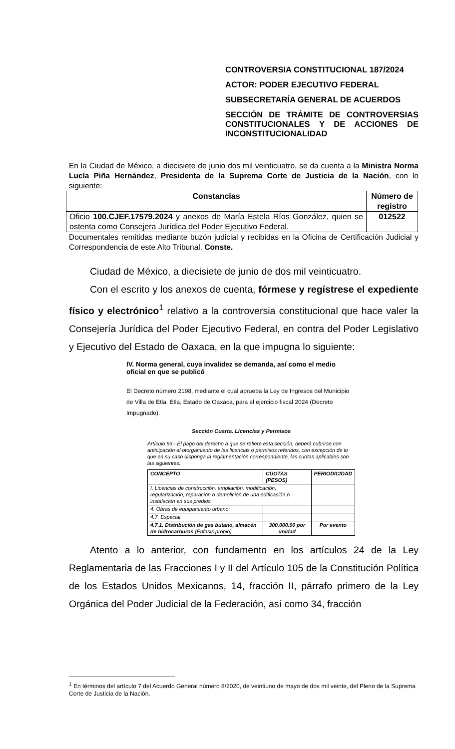CONTROVERSIA CONSTITUCIONAL 187/2024
ACTOR: PODER EJECUTIVO FEDERAL
SUBSECRETARÍA GENERAL DE ACUERDOS
SECCIÓN DE TRÁMITE DE CONTROVERSIAS CONSTITUCIONALES Y DE ACCIONES DE INCONSTITUCIONALIDAD
En la Ciudad de México, a diecisiete de junio dos mil veinticuatro, se da cuenta a la Ministra Norma Lucía Piña Hernández, Presidenta de la Suprema Corte de Justicia de la Nación, con lo siguiente:
| Constancias | Número de registro |
| --- | --- |
| Oficio 100.CJEF.17579.2024 y anexos de María Estela Ríos González, quien se ostenta como Consejera Jurídica del Poder Ejecutivo Federal. | 012522 |
Documentales remitidas mediante buzón judicial y recibidas en la Oficina de Certificación Judicial y Correspondencia de este Alto Tribunal. Conste.
Ciudad de México, a diecisiete de junio de dos mil veinticuatro.
Con el escrito y los anexos de cuenta, fórmese y regístrese el expediente físico y electrónico<sup>1</sup> relativo a la controversia constitucional que hace valer la Consejería Jurídica del Poder Ejecutivo Federal, en contra del Poder Legislativo y Ejecutivo del Estado de Oaxaca, en la que impugna lo siguiente:
IV. Norma general, cuya invalidez se demanda, así como el medio oficial en que se publicó
El Decreto número 2198, mediante el cual aprueba la Ley de Ingresos del Municipio de Villa de Etla, Etla, Estado de Oaxaca, para el ejercicio fiscal 2024 (Decreto Impugnado).
Sección Cuarta. Licencias y Permisos
Artículo 93.- El pago del derecho a que se refiere esta sección, deberá cubrirse con anticipación al otorgamiento de las licencias o permisos referidos, con excepción de lo que en su caso disponga la reglamentación correspondiente, las cuotas aplicables son las siguientes:
| CONCEPTO | CUOTAS (PESOS) | PERIODICIDAD |
| I. Licencias de construcción, ampliación, modificación, regularización, reparación o demolición de una edificación o instalación en sus predios | | |
| 4. Obras de equipamiento urbano: | | |
| 4.7. Especial | | |
| 4.7.1. Distribución de gas butano, almacén de hidrocarburos (Énfasis propio) | 300.000.00 por unidad | Por evento |
Atento a lo anterior, con fundamento en los artículos 24 de la Ley Reglamentaria de las Fracciones I y II del Artículo 105 de la Constitución Política de los Estados Unidos Mexicanos, 14, fracción II, párrafo primero de la Ley Orgánica del Poder Judicial de la Federación, así como 34, fracción
<sup>1</sup> En términos del artículo 7 del Acuerdo General número 8/2020, de veintiuno de mayo de dos mil veinte, del Pleno de la Suprema Corte de Justicia de la Nación.